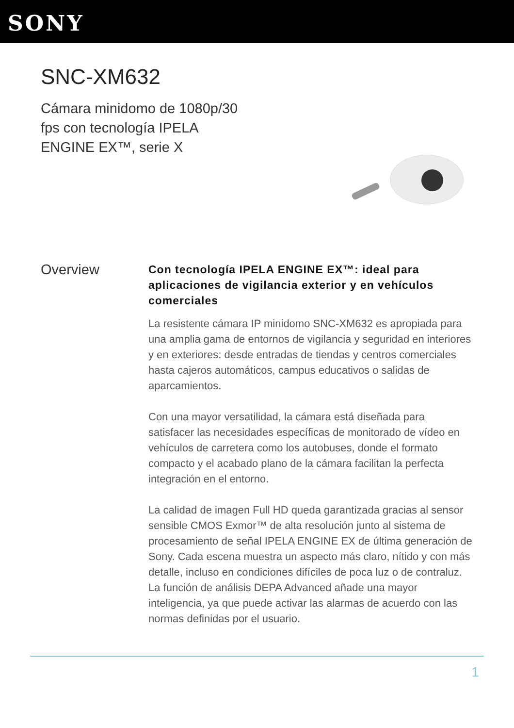SONY
SNC-XM632
Cámara minidomo de 1080p/30 fps con tecnología IPELA ENGINE EX™, serie X
Overview
Con tecnología IPELA ENGINE EX™: ideal para aplicaciones de vigilancia exterior y en vehículos comerciales
La resistente cámara IP minidomo SNC-XM632 es apropiada para una amplia gama de entornos de vigilancia y seguridad en interiores y en exteriores: desde entradas de tiendas y centros comerciales hasta cajeros automáticos, campus educativos o salidas de aparcamientos.
Con una mayor versatilidad, la cámara está diseñada para satisfacer las necesidades específicas de monitorado de vídeo en vehículos de carretera como los autobuses, donde el formato compacto y el acabado plano de la cámara facilitan la perfecta integración en el entorno.
La calidad de imagen Full HD queda garantizada gracias al sensor sensible CMOS Exmor™ de alta resolución junto al sistema de procesamiento de señal IPELA ENGINE EX de última generación de Sony. Cada escena muestra un aspecto más claro, nítido y con más detalle, incluso en condiciones difíciles de poca luz o de contraluz. La función de análisis DEPA Advanced añade una mayor inteligencia, ya que puede activar las alarmas de acuerdo con las normas definidas por el usuario.
1